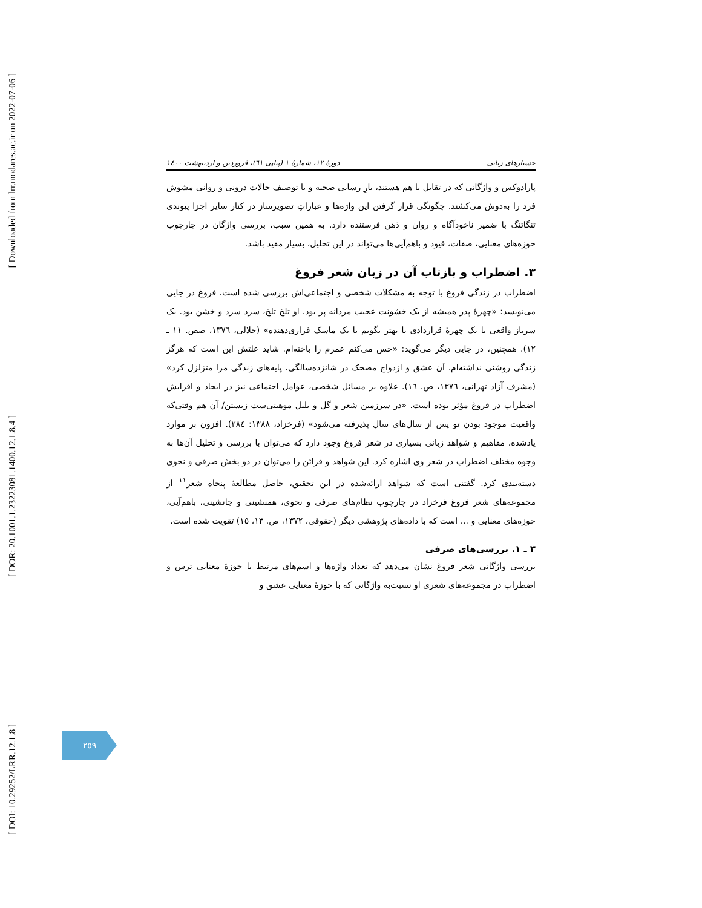[ Downloaded from lrr.modares.ac.ir on 2022-07-06 ]
[ DOR: 20.1001.1.23223081.1400.12.1.8.4 ]
[ DOI: 10.29252/LRR.12.1.8 ]
جستارهای زبانی دورهٔ ۱۲، شمارهٔ ۱ (پیاپی ٦١)، فروردین و اردیبهشت ١٤٠٠
پارادوکس و واژگانی که در تقابل با هم هستند، بارِ رسایی صحنه و یا توصیف حالات درونی و روانی مشوش فرد را به‌دوش می‌کشند. چگونگی قرار گرفتن این واژه‌ها و عباراتِ تصویرساز در کنار سایر اجزا پیوندی تنگاتنگ با ضمیر ناخودآگاه و روان و ذهن فرستنده دارد. به همین سبب، بررسی واژگان در چارچوب حوزه‌های معنایی، صفات، قیود و باهم‌آیی‌ها می‌تواند در این تحلیل، بسیار مفید باشد.
۳. اضطراب و بازتاب آن در زبان شعر فروغ
اضطراب در زندگی فروغ با توجه به مشکلات شخصی و اجتماعی‌اش بررسی شده است. فروغ در جایی می‌نویسد: «چهرهٔ پدر همیشه از یک خشونت عجیب مردانه پر بود. او تلخ تلخ، سرد سرد و خشن بود. یک سرباز واقعی با یک چهرهٔ قراردادی یا بهتر بگویم با یک ماسک فراری‌دهنده» (جلالی، ١٣٧٦، صص. ١١ ـ ١٢). همچنین، در جایی دیگر می‌گوید: «حس می‌کنم عمرم را باخته‌ام. شاید علتش این است که هرگز زندگی روشنی نداشته‌ام. آن عشق و ازدواج مضحک در شانزده‌سالگی، پایه‌های زندگی مرا متزلزل کرد» (مشرف آزاد تهرانی، ١٣٧٦، ص. ١٦). علاوه بر مسائل شخصی، عوامل اجتماعی نیز در ایجاد و افزایش اضطراب در فروغ مؤثر بوده است. «در سرزمین شعر و گل و بلبل موهبتی‌ست زیستن/ آن هم وقتی‌که واقعیت موجود بودن تو پس از سال‌های سال پذیرفته می‌شود» (فرخزاد، ١٣٨٨: ٢٨٤). افزون بر موارد یادشده، مفاهیم و شواهد زبانی بسیاری در شعر فروغ وجود دارد که می‌توان با بررسی و تحلیل آن‌ها به وجوه مختلف اضطراب در شعر وی اشاره کرد. این شواهد و قرائن را می‌توان در دو بخش صرفی و نحوی دسته‌بندی کرد. گفتنی است که شواهد ارائه‌شده در این تحقیق، حاصل مطالعهٔ پنجاه شعر<sup>١١</sup> از مجموعه‌های شعر فروغ فرخزاد در چارچوب نظام‌های صرفی و نحوی، همنشینی و جانشینی، باهم‌آیی، حوزه‌های معنایی و ... است که با داده‌های پژوهشی دیگر (حقوقی، ١٣٧٢، ص. ١٣، ١٥) تقویت شده است.
۳ ـ ١. بررسی‌های صرفی
بررسی واژگانی شعر فروغ نشان می‌دهد که تعداد واژه‌ها و اسم‌های مرتبط با حوزهٔ معنایی ترس و اضطراب در مجموعه‌های شعری او نسبت‌به واژگانی که با حوزهٔ معنایی عشق و
٢٥٩